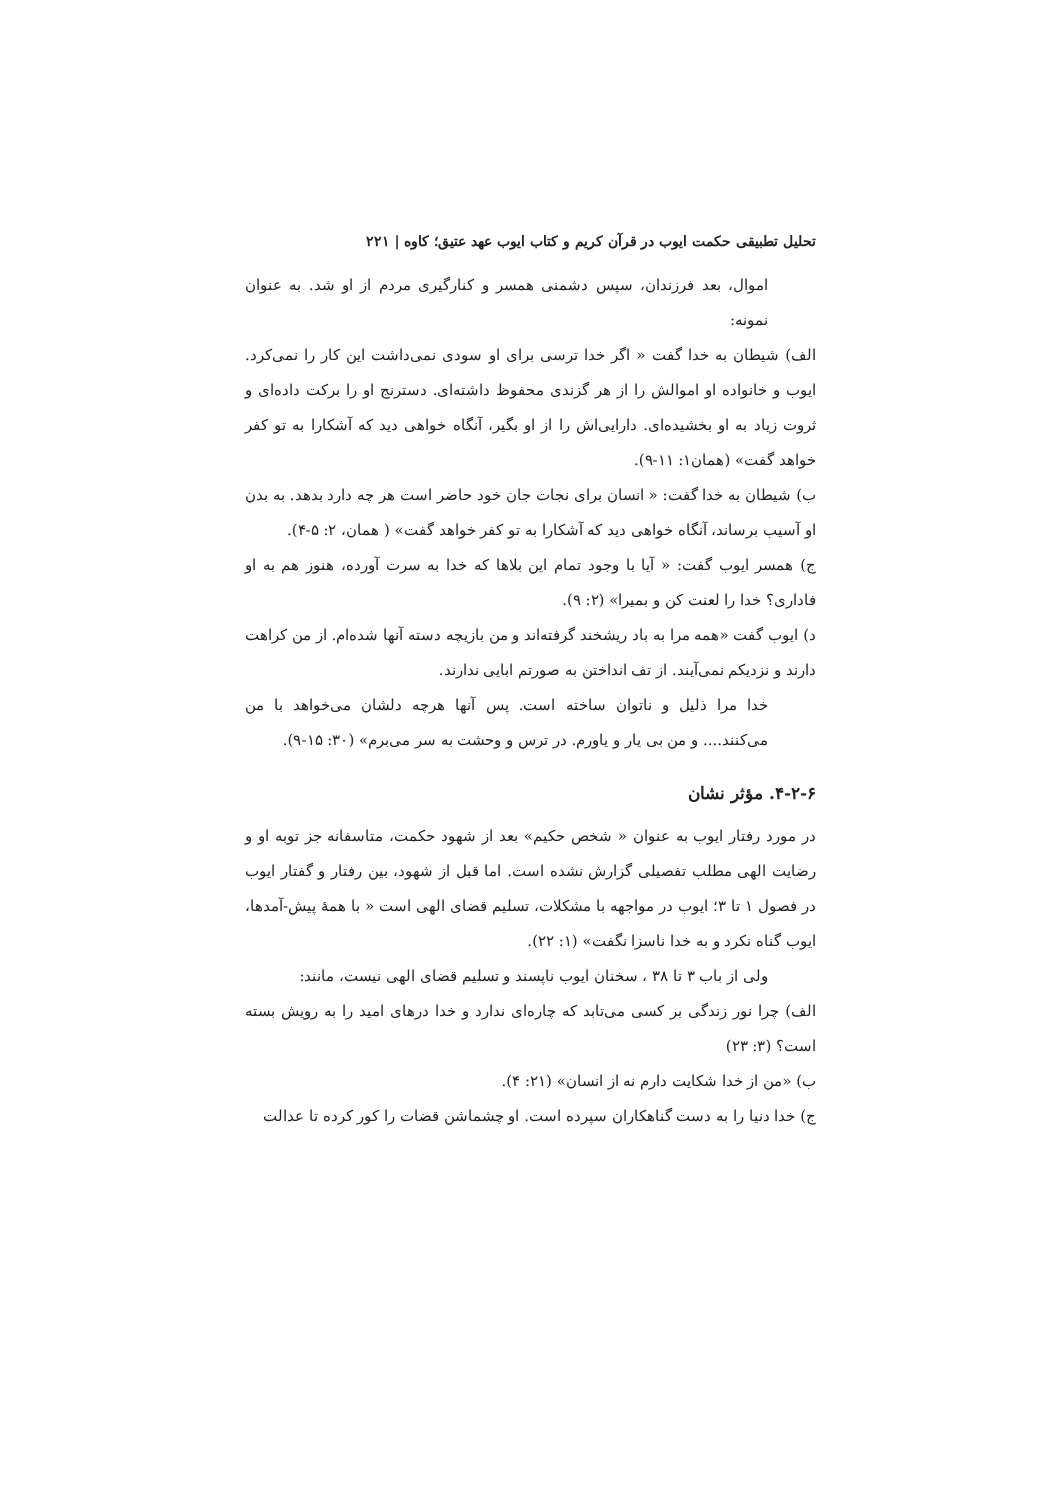تحلیل تطبیقی حکمت ایوب در قرآن کریم و کتاب ایوب عهد عتیق؛ کاوه | ۲۲۱
اموال، بعد فرزندان، سپس دشمنی همسر و کنارگیری مردم از او شد. به عنوان نمونه:
الف) شیطان به خدا گفت « اگر خدا ترسی برای او سودی نمی‌داشت این کار را نمی‌کرد. ایوب و خانواده او اموالش را از هر گزندی محفوظ داشته‌ای. دسترنج او را برکت داده‌ای و ثروت زیاد به او بخشیده‌ای. دارایی‌اش را از او بگیر، آنگاه خواهی دید که آشکارا به تو کفر خواهد گفت» (همان۱: ۱۱-۹).
ب) شیطان به خدا گفت: « انسان برای نجات جان خود حاضر است هر چه دارد بدهد. به بدن او آسیب برساند، آنگاه خواهی دید که آشکارا به تو کفر خواهد گفت» ( همان، ۲: ۵-۴).
ج) همسر ایوب گفت: « آیا با وجود تمام این بلاها که خدا به سرت آورده، هنوز هم به او فاداری؟ خدا را لعنت کن و بمیرا» (۲: ۹).
د) ایوب گفت «همه مرا به باد ریشخند گرفته‌اند و من بازیچه دسته آنها شده‌ام. از من کراهت دارند و نزدیکم نمی‌آیند. از تف انداختن به صورتم ابایی ندارند.
خدا مرا ذلیل و ناتوان ساخته است. پس آنها هرچه دلشان می‌خواهد با من می‌کنند.... و من بی یار و یاورم. در ترس و وحشت به سر می‌برم» (۳۰: ۱۵-۹).
۴-۲-۶. مؤثر نشان
در مورد رفتار ایوب به عنوان « شخص حکیم» بعد از شهود حکمت، متاسفانه جز توبه او و رضایت الهی مطلب تفصیلی گزارش نشده است. اما قبل از شهود، بین رفتار و گفتار ایوب در فصول ۱ تا ۳؛ ایوب در مواجهه با مشکلات، تسلیم قضای الهی است « با همهٔ پیش-آمدها، ایوب گناه نکرد و به خدا ناسزا نگفت» (۱: ۲۲).
ولی از باب ۳ تا ۳۸ ، سخنان ایوب ناپسند و تسلیم قضای الهی نیست، مانند:
الف) چرا نور زندگی بر کسی می‌تابد که چاره‌ای ندارد و خدا درهای امید را به رویش بسته است؟ (۳: ۲۳)
ب) «من از خدا شکایت دارم نه از انسان» (۲۱: ۴).
ج) خدا دنیا را به دست گناهکاران سپرده است. او چشماشن قضات را کور کرده تا عدالت